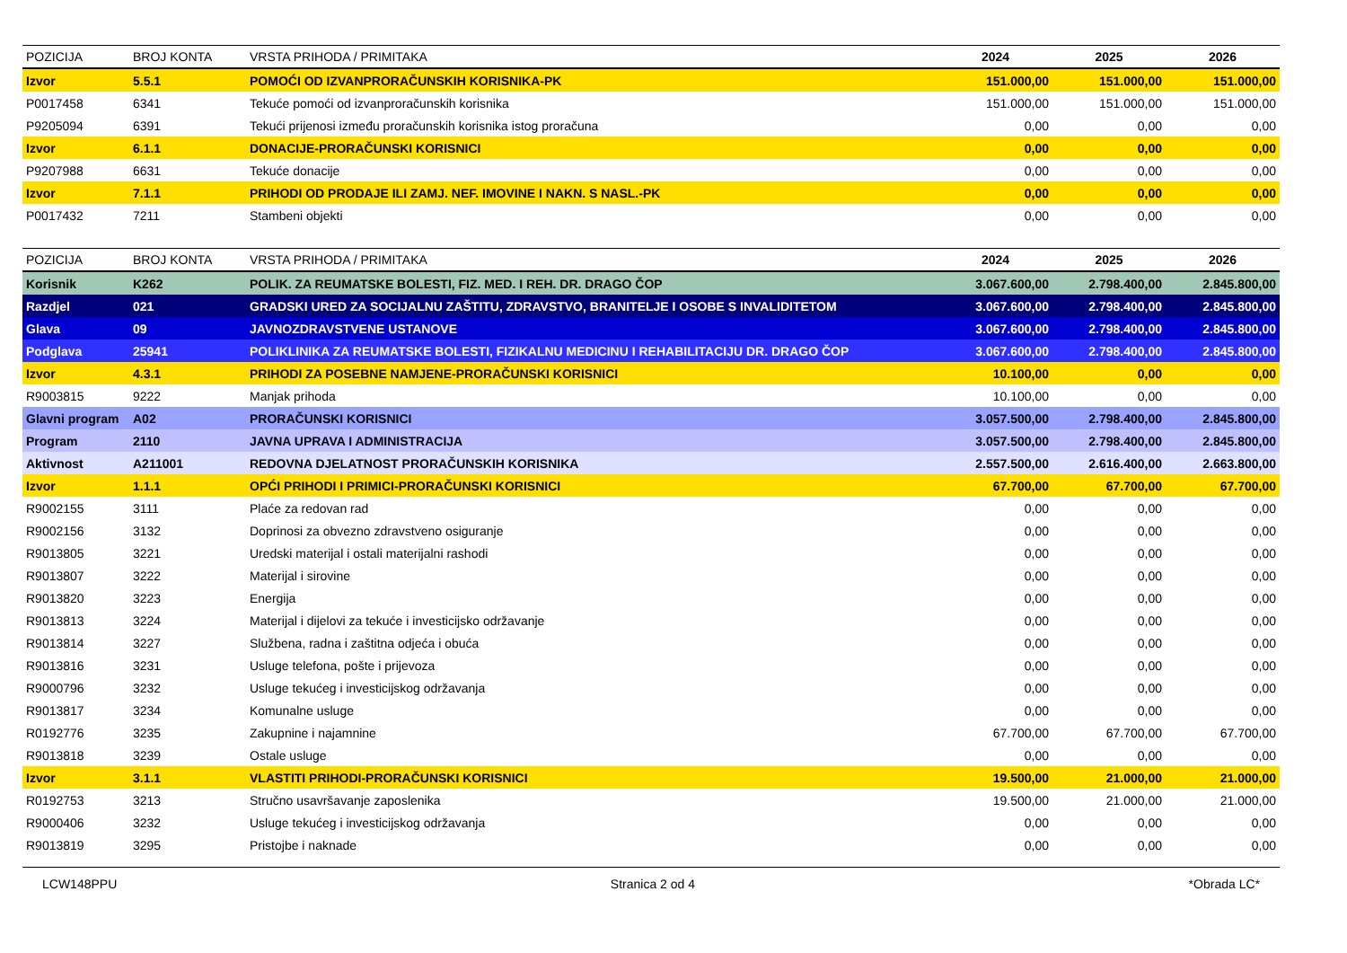| POZICIJA | BROJ KONTA | VRSTA PRIHODA / PRIMITAKA | 2024 | 2025 | 2026 |
| --- | --- | --- | --- | --- | --- |
| Izvor | 5.5.1 | POMOĆI OD IZVANPRORAČUNSKIH KORISNIKA-PK | 151.000,00 | 151.000,00 | 151.000,00 |
| P0017458 | 6341 | Tekuće pomoći od izvanproračunskih korisnika | 151.000,00 | 151.000,00 | 151.000,00 |
| P9205094 | 6391 | Tekući prijenosi između proračunskih korisnika istog proračuna | 0,00 | 0,00 | 0,00 |
| Izvor | 6.1.1 | DONACIJE-PRORAČUNSKI KORISNICI | 0,00 | 0,00 | 0,00 |
| P9207988 | 6631 | Tekuće donacije | 0,00 | 0,00 | 0,00 |
| Izvor | 7.1.1 | PRIHODI OD PRODAJE ILI ZAMJ. NEF. IMOVINE I NAKN. S NASL.-PK | 0,00 | 0,00 | 0,00 |
| P0017432 | 7211 | Stambeni objekti | 0,00 | 0,00 | 0,00 |
| POZICIJA | BROJ KONTA | VRSTA PRIHODA / PRIMITAKA | 2024 | 2025 | 2026 |
| --- | --- | --- | --- | --- | --- |
| Korisnik | K262 | POLIK. ZA REUMATSKE BOLESTI, FIZ. MED. I REH. DR. DRAGO ČOP | 3.067.600,00 | 2.798.400,00 | 2.845.800,00 |
| Razdjel | 021 | GRADSKI URED ZA SOCIJALNU ZAŠTITU, ZDRAVSTVO, BRANITELJE I OSOBE S INVALIDITETOM | 3.067.600,00 | 2.798.400,00 | 2.845.800,00 |
| Glava | 09 | JAVNOZDRAVSTVENE USTANOVE | 3.067.600,00 | 2.798.400,00 | 2.845.800,00 |
| Podglava | 25941 | POLIKLINIKA ZA REUMATSKE BOLESTI, FIZIKALNU MEDICINU I REHABILITACIJU DR. DRAGO ČOP | 3.067.600,00 | 2.798.400,00 | 2.845.800,00 |
| Izvor | 4.3.1 | PRIHODI ZA POSEBNE NAMJENE-PRORAČUNSKI KORISNICI | 10.100,00 | 0,00 | 0,00 |
| R9003815 | 9222 | Manjak prihoda | 10.100,00 | 0,00 | 0,00 |
| Glavni program | A02 | PRORAČUNSKI KORISNICI | 3.057.500,00 | 2.798.400,00 | 2.845.800,00 |
| Program | 2110 | JAVNA UPRAVA I ADMINISTRACIJA | 3.057.500,00 | 2.798.400,00 | 2.845.800,00 |
| Aktivnost | A211001 | REDOVNA DJELATNOST PRORAČUNSKIH KORISNIKA | 2.557.500,00 | 2.616.400,00 | 2.663.800,00 |
| Izvor | 1.1.1 | OPĆI PRIHODI I PRIMICI-PRORAČUNSKI KORISNICI | 67.700,00 | 67.700,00 | 67.700,00 |
| R9002155 | 3111 | Plaće za redovan rad | 0,00 | 0,00 | 0,00 |
| R9002156 | 3132 | Doprinosi za obvezno zdravstveno osiguranje | 0,00 | 0,00 | 0,00 |
| R9013805 | 3221 | Uredski materijal i ostali materijalni rashodi | 0,00 | 0,00 | 0,00 |
| R9013807 | 3222 | Materijal i sirovine | 0,00 | 0,00 | 0,00 |
| R9013820 | 3223 | Energija | 0,00 | 0,00 | 0,00 |
| R9013813 | 3224 | Materijal i dijelovi za tekuće i investicijsko održavanje | 0,00 | 0,00 | 0,00 |
| R9013814 | 3227 | Službena, radna i zaštitna odjeća i obuća | 0,00 | 0,00 | 0,00 |
| R9013816 | 3231 | Usluge telefona, pošte i prijevoza | 0,00 | 0,00 | 0,00 |
| R9000796 | 3232 | Usluge tekućeg i investicijskog održavanja | 0,00 | 0,00 | 0,00 |
| R9013817 | 3234 | Komunalne usluge | 0,00 | 0,00 | 0,00 |
| R0192776 | 3235 | Zakupnine i najamnine | 67.700,00 | 67.700,00 | 67.700,00 |
| R9013818 | 3239 | Ostale usluge | 0,00 | 0,00 | 0,00 |
| Izvor | 3.1.1 | VLASTITI PRIHODI-PRORAČUNSKI KORISNICI | 19.500,00 | 21.000,00 | 21.000,00 |
| R0192753 | 3213 | Stručno usavršavanje zaposlenika | 19.500,00 | 21.000,00 | 21.000,00 |
| R9000406 | 3232 | Usluge tekućeg i investicijskog održavanja | 0,00 | 0,00 | 0,00 |
| R9013819 | 3295 | Pristojbe i naknade | 0,00 | 0,00 | 0,00 |
LCW148PPU Stranica 2 od 4 *Obrada LC*